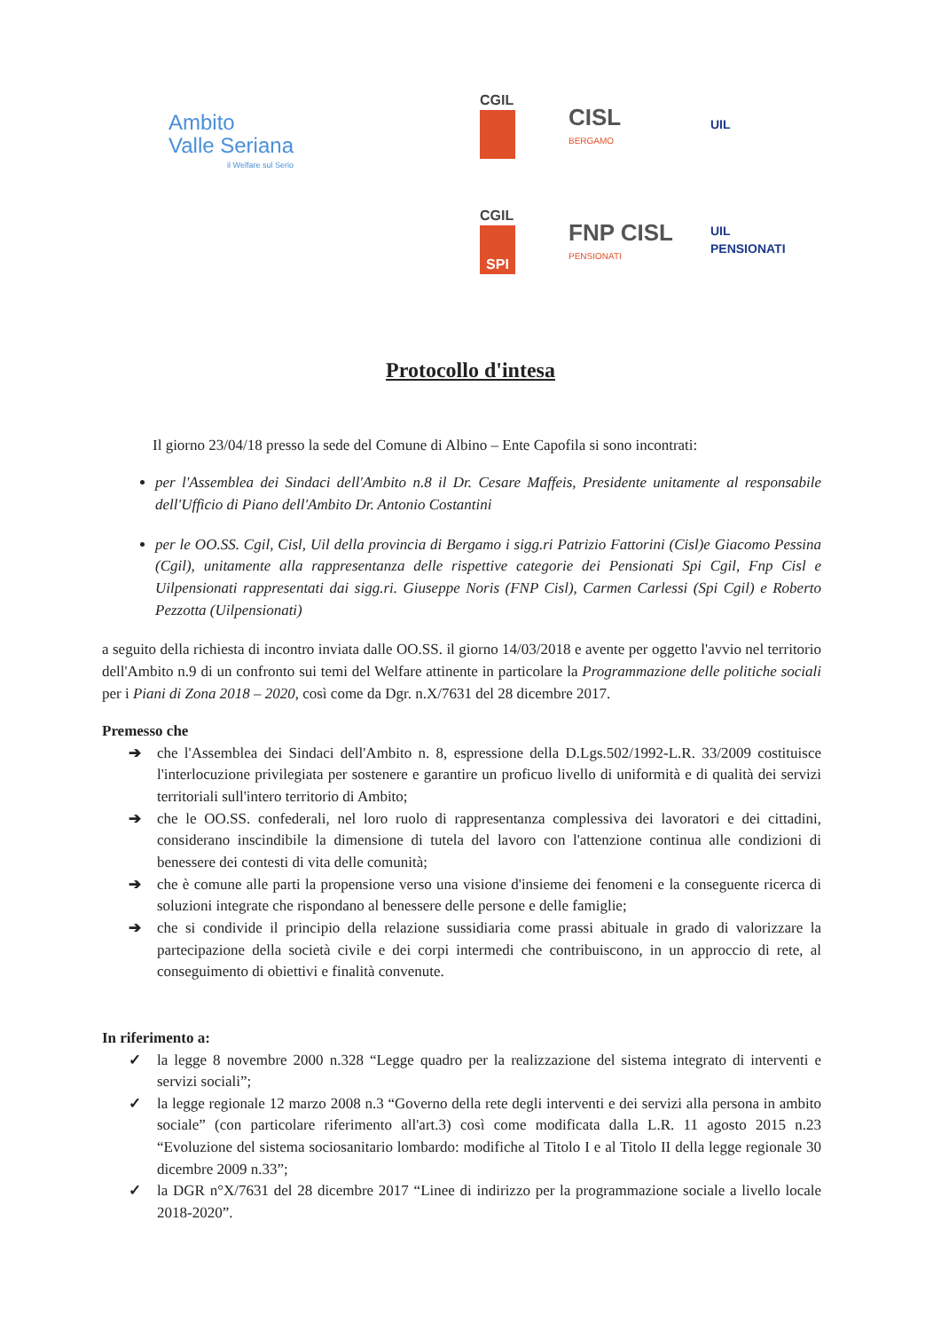Ambito
Valle Seriana
il Welfare sul Serio
CGIL
CISL
BERGAMO
UIL
CGIL
SPI
FNP CISL
PENSIONATI
UIL PENSIONATI
Protocollo d'intesa
Il giorno 23/04/18 presso la sede del Comune di Albino – Ente Capofila si sono incontrati:
per l'Assemblea dei Sindaci dell'Ambito n.8 il Dr. Cesare Maffeis, Presidente unitamente al responsabile dell'Ufficio di Piano dell'Ambito Dr. Antonio Costantini
per le OO.SS. Cgil, Cisl, Uil della provincia di Bergamo i sigg.ri Patrizio Fattorini (Cisl)e Giacomo Pessina (Cgil), unitamente alla rappresentanza delle rispettive categorie dei Pensionati Spi Cgil, Fnp Cisl e Uilpensionati rappresentati dai sigg.ri. Giuseppe Noris (FNP Cisl), Carmen Carlessi (Spi Cgil) e Roberto Pezzotta (Uilpensionati)
a seguito della richiesta di incontro inviata dalle OO.SS. il giorno 14/03/2018 e avente per oggetto l'avvio nel territorio dell'Ambito n.9 di un confronto sui temi del Welfare attinente in particolare la Programmazione delle politiche sociali per i Piani di Zona 2018 – 2020, così come da Dgr. n.X/7631 del 28 dicembre 2017.
Premesso che
➔ che l'Assemblea dei Sindaci dell'Ambito n. 8, espressione della D.Lgs.502/1992-L.R. 33/2009 costituisce l'interlocuzione privilegiata per sostenere e garantire un proficuo livello di uniformità e di qualità dei servizi territoriali sull'intero territorio di Ambito;
➔ che le OO.SS. confederali, nel loro ruolo di rappresentanza complessiva dei lavoratori e dei cittadini, considerano inscindibile la dimensione di tutela del lavoro con l'attenzione continua alle condizioni di benessere dei contesti di vita delle comunità;
➔ che è comune alle parti la propensione verso una visione d'insieme dei fenomeni e la conseguente ricerca di soluzioni integrate che rispondano al benessere delle persone e delle famiglie;
➔ che si condivide il principio della relazione sussidiaria come prassi abituale in grado di valorizzare la partecipazione della società civile e dei corpi intermedi che contribuiscono, in un approccio di rete, al conseguimento di obiettivi e finalità convenute.
In riferimento a:
✓ la legge 8 novembre 2000 n.328 “Legge quadro per la realizzazione del sistema integrato di interventi e servizi sociali”;
✓ la legge regionale 12 marzo 2008 n.3 “Governo della rete degli interventi e dei servizi alla persona in ambito sociale” (con particolare riferimento all'art.3) così come modificata dalla L.R. 11 agosto 2015 n.23 “Evoluzione del sistema sociosanitario lombardo: modifiche al Titolo I e al Titolo II della legge regionale 30 dicembre 2009 n.33”;
✓ la DGR n°X/7631 del 28 dicembre 2017 “Linee di indirizzo per la programmazione sociale a livello locale 2018-2020”.